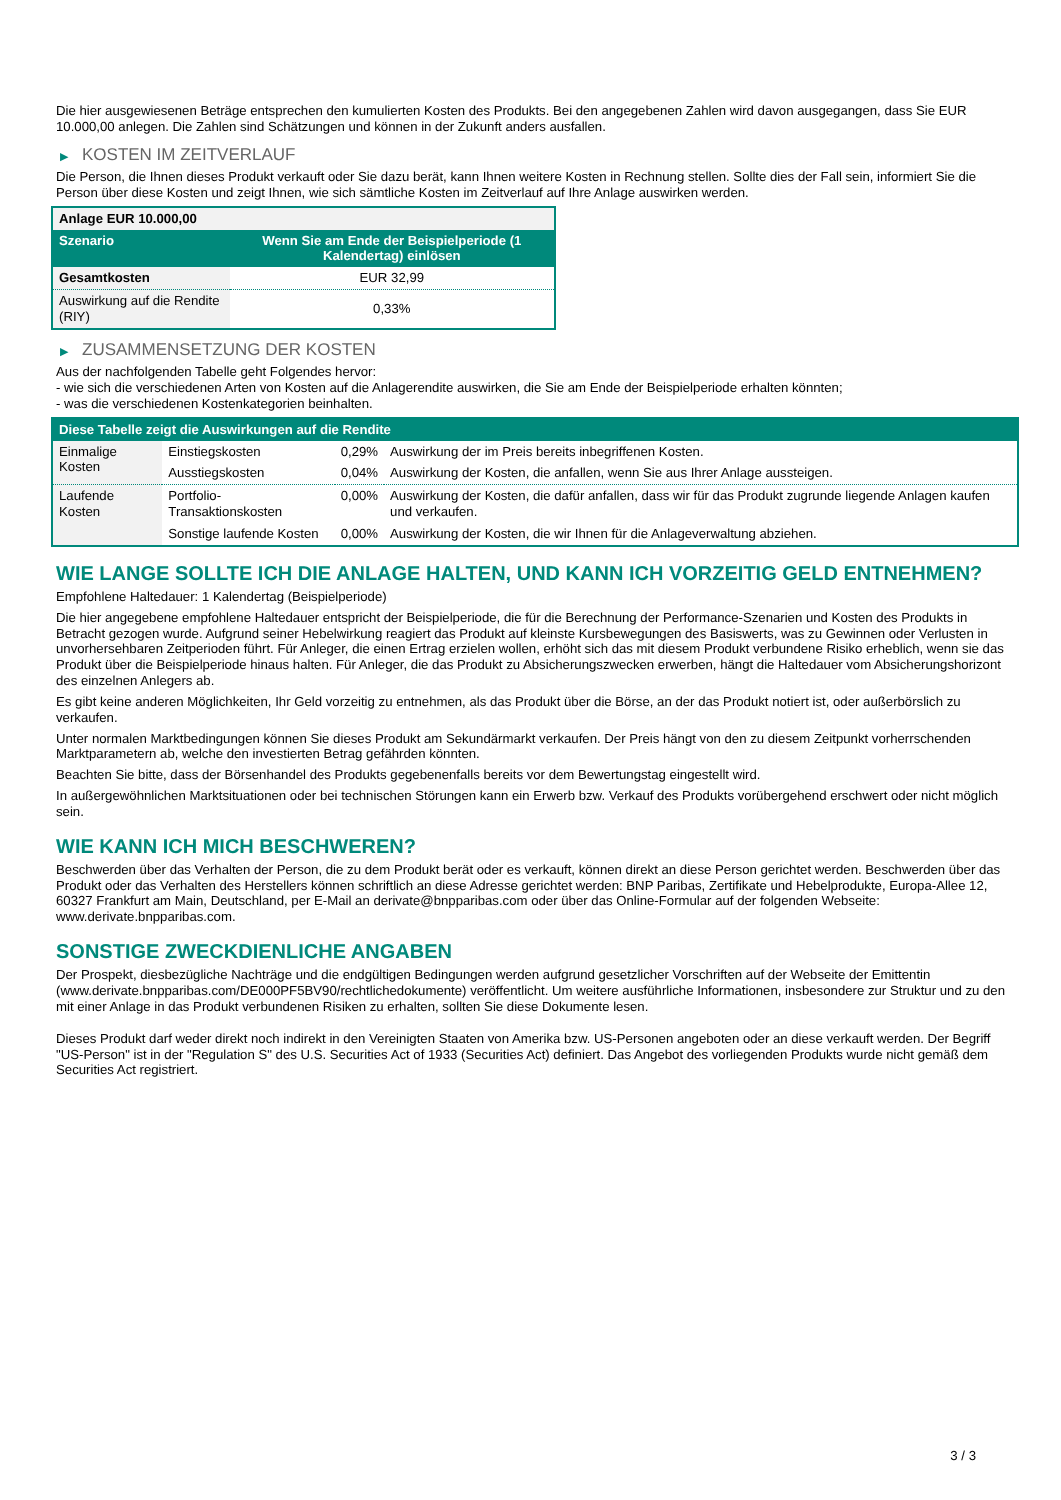Die hier ausgewiesenen Beträge entsprechen den kumulierten Kosten des Produkts. Bei den angegebenen Zahlen wird davon ausgegangen, dass Sie EUR 10.000,00 anlegen. Die Zahlen sind Schätzungen und können in der Zukunft anders ausfallen.
▶ KOSTEN IM ZEITVERLAUF
Die Person, die Ihnen dieses Produkt verkauft oder Sie dazu berät, kann Ihnen weitere Kosten in Rechnung stellen. Sollte dies der Fall sein, informiert Sie die Person über diese Kosten und zeigt Ihnen, wie sich sämtliche Kosten im Zeitverlauf auf Ihre Anlage auswirken werden.
| Anlage EUR 10.000,00 | |
| Szenario | Wenn Sie am Ende der Beispielperiode (1 Kalendertag) einlösen |
| Gesamtkosten | EUR 32,99 |
| Auswirkung auf die Rendite (RIY) | 0,33% |
▶ ZUSAMMENSETZUNG DER KOSTEN
Aus der nachfolgenden Tabelle geht Folgendes hervor:
- wie sich die verschiedenen Arten von Kosten auf die Anlagerendite auswirken, die Sie am Ende der Beispielperiode erhalten könnten;
- was die verschiedenen Kostenkategorien beinhalten.
| Diese Tabelle zeigt die Auswirkungen auf die Rendite | | | |
| Einmalige Kosten | Einstiegskosten | 0,29% | Auswirkung der im Preis bereits inbegriffenen Kosten. |
| | Ausstiegskosten | 0,04% | Auswirkung der Kosten, die anfallen, wenn Sie aus Ihrer Anlage aussteigen. |
| Laufende Kosten | Portfolio-Transaktionskosten | 0,00% | Auswirkung der Kosten, die dafür anfallen, dass wir für das Produkt zugrunde liegende Anlagen kaufen und verkaufen. |
| | Sonstige laufende Kosten | 0,00% | Auswirkung der Kosten, die wir Ihnen für die Anlageverwaltung abziehen. |
WIE LANGE SOLLTE ICH DIE ANLAGE HALTEN, UND KANN ICH VORZEITIG GELD ENTNEHMEN?
Empfohlene Haltedauer: 1 Kalendertag (Beispielperiode)
Die hier angegebene empfohlene Haltedauer entspricht der Beispielperiode, die für die Berechnung der Performance-Szenarien und Kosten des Produkts in Betracht gezogen wurde. Aufgrund seiner Hebelwirkung reagiert das Produkt auf kleinste Kursbewegungen des Basiswerts, was zu Gewinnen oder Verlusten in unvorhersehbaren Zeitperioden führt. Für Anleger, die einen Ertrag erzielen wollen, erhöht sich das mit diesem Produkt verbundene Risiko erheblich, wenn sie das Produkt über die Beispielperiode hinaus halten. Für Anleger, die das Produkt zu Absicherungszwecken erwerben, hängt die Haltedauer vom Absicherungshorizont des einzelnen Anlegers ab.
Es gibt keine anderen Möglichkeiten, Ihr Geld vorzeitig zu entnehmen, als das Produkt über die Börse, an der das Produkt notiert ist, oder außerbörslich zu verkaufen.
Unter normalen Marktbedingungen können Sie dieses Produkt am Sekundärmarkt verkaufen. Der Preis hängt von den zu diesem Zeitpunkt vorherrschenden Marktparametern ab, welche den investierten Betrag gefährden könnten.
Beachten Sie bitte, dass der Börsenhandel des Produkts gegebenenfalls bereits vor dem Bewertungstag eingestellt wird.
In außergewöhnlichen Marktsituationen oder bei technischen Störungen kann ein Erwerb bzw. Verkauf des Produkts vorübergehend erschwert oder nicht möglich sein.
WIE KANN ICH MICH BESCHWEREN?
Beschwerden über das Verhalten der Person, die zu dem Produkt berät oder es verkauft, können direkt an diese Person gerichtet werden. Beschwerden über das Produkt oder das Verhalten des Herstellers können schriftlich an diese Adresse gerichtet werden: BNP Paribas, Zertifikate und Hebelprodukte, Europa-Allee 12, 60327 Frankfurt am Main, Deutschland, per E-Mail an derivate@bnpparibas.com oder über das Online-Formular auf der folgenden Webseite: www.derivate.bnpparibas.com.
SONSTIGE ZWECKDIENLICHE ANGABEN
Der Prospekt, diesbezügliche Nachträge und die endgültigen Bedingungen werden aufgrund gesetzlicher Vorschriften auf der Webseite der Emittentin (www.derivate.bnpparibas.com/DE000PF5BV90/rechtlichedokumente) veröffentlicht. Um weitere ausführliche Informationen, insbesondere zur Struktur und zu den mit einer Anlage in das Produkt verbundenen Risiken zu erhalten, sollten Sie diese Dokumente lesen.
Dieses Produkt darf weder direkt noch indirekt in den Vereinigten Staaten von Amerika bzw. US-Personen angeboten oder an diese verkauft werden. Der Begriff "US-Person" ist in der "Regulation S" des U.S. Securities Act of 1933 (Securities Act) definiert. Das Angebot des vorliegenden Produkts wurde nicht gemäß dem Securities Act registriert.
3 / 3